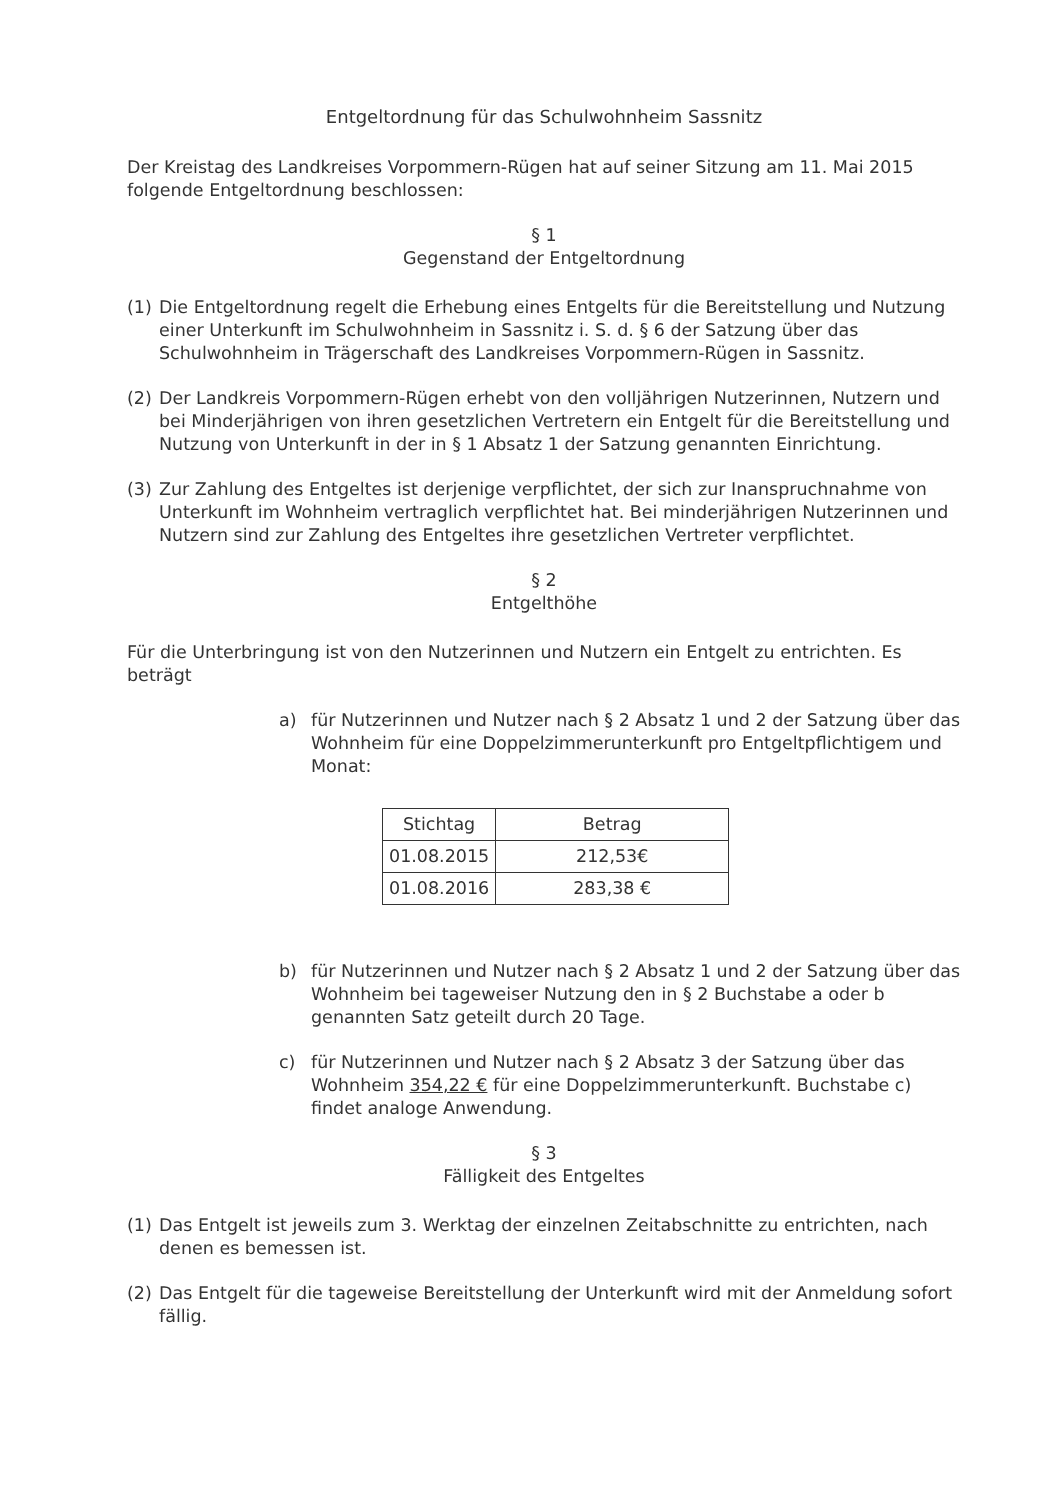Entgeltordnung für das Schulwohnheim Sassnitz
Der Kreistag des Landkreises Vorpommern-Rügen hat auf seiner Sitzung am 11. Mai 2015 folgende Entgeltordnung beschlossen:
§ 1
Gegenstand der Entgeltordnung
(1) Die Entgeltordnung regelt die Erhebung eines Entgelts für die Bereitstellung und Nutzung einer Unterkunft im Schulwohnheim in Sassnitz i. S. d. § 6 der Satzung über das Schulwohnheim in Trägerschaft des Landkreises Vorpommern-Rügen in Sassnitz.
(2) Der Landkreis Vorpommern-Rügen erhebt von den volljährigen Nutzerinnen, Nutzern und bei Minderjährigen von ihren gesetzlichen Vertretern ein Entgelt für die Bereitstellung und Nutzung von Unterkunft in der in § 1 Absatz 1 der Satzung genannten Einrichtung.
(3) Zur Zahlung des Entgeltes ist derjenige verpflichtet, der sich zur Inanspruchnahme von Unterkunft im Wohnheim vertraglich verpflichtet hat. Bei minderjährigen Nutzerinnen und Nutzern sind zur Zahlung des Entgeltes ihre gesetzlichen Vertreter verpflichtet.
§ 2
Entgelthöhe
Für die Unterbringung ist von den Nutzerinnen und Nutzern ein Entgelt zu entrichten. Es beträgt
a) für Nutzerinnen und Nutzer nach § 2 Absatz 1 und 2 der Satzung über das Wohnheim für eine Doppelzimmerunterkunft pro Entgeltpflichtigem und Monat:
| Stichtag | Betrag |
| --- | --- |
| 01.08.2015 | 212,53€ |
| 01.08.2016 | 283,38 € |
b) für Nutzerinnen und Nutzer nach § 2 Absatz 1 und 2 der Satzung über das Wohnheim bei tageweiser Nutzung den in § 2 Buchstabe a oder b genannten Satz geteilt durch 20 Tage.
c) für Nutzerinnen und Nutzer nach § 2 Absatz 3 der Satzung über das Wohnheim 354,22 € für eine Doppelzimmerunterkunft. Buchstabe c) findet analoge Anwendung.
§ 3
Fälligkeit des Entgeltes
(1) Das Entgelt ist jeweils zum 3. Werktag der einzelnen Zeitabschnitte zu entrichten, nach denen es bemessen ist.
(2) Das Entgelt für die tageweise Bereitstellung der Unterkunft wird mit der Anmeldung sofort fällig.